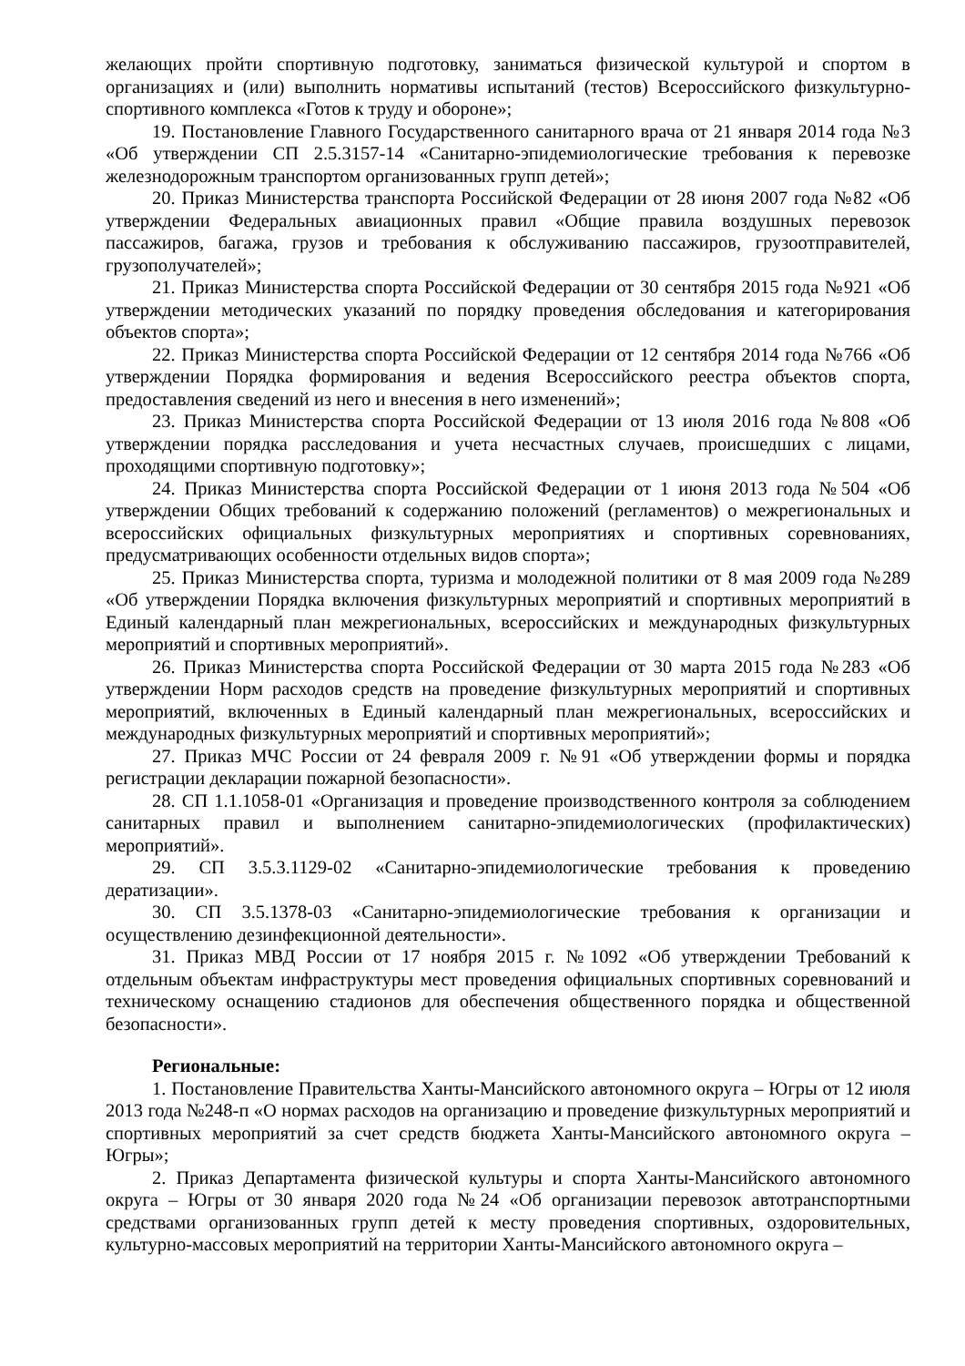желающих пройти спортивную подготовку, заниматься физической культурой и спортом в организациях и (или) выполнить нормативы испытаний (тестов) Всероссийского физкультурно-спортивного комплекса «Готов к труду и обороне»;
19. Постановление Главного Государственного санитарного врача от 21 января 2014 года №3 «Об утверждении СП 2.5.3157-14 «Санитарно-эпидемиологические требования к перевозке железнодорожным транспортом организованных групп детей»;
20. Приказ Министерства транспорта Российской Федерации от 28 июня 2007 года №82 «Об утверждении Федеральных авиационных правил «Общие правила воздушных перевозок пассажиров, багажа, грузов и требования к обслуживанию пассажиров, грузоотправителей, грузополучателей»;
21. Приказ Министерства спорта Российской Федерации от 30 сентября 2015 года №921 «Об утверждении методических указаний по порядку проведения обследования и категорирования объектов спорта»;
22. Приказ Министерства спорта Российской Федерации от 12 сентября 2014 года №766 «Об утверждении Порядка формирования и ведения Всероссийского реестра объектов спорта, предоставления сведений из него и внесения в него изменений»;
23. Приказ Министерства спорта Российской Федерации от 13 июля 2016 года №808 «Об утверждении порядка расследования и учета несчастных случаев, происшедших с лицами, проходящими спортивную подготовку»;
24. Приказ Министерства спорта Российской Федерации от 1 июня 2013 года №504 «Об утверждении Общих требований к содержанию положений (регламентов) о межрегиональных и всероссийских официальных физкультурных мероприятиях и спортивных соревнованиях, предусматривающих особенности отдельных видов спорта»;
25. Приказ Министерства спорта, туризма и молодежной политики от 8 мая 2009 года №289 «Об утверждении Порядка включения физкультурных мероприятий и спортивных мероприятий в Единый календарный план межрегиональных, всероссийских и международных физкультурных мероприятий и спортивных мероприятий».
26. Приказ Министерства спорта Российской Федерации от 30 марта 2015 года №283 «Об утверждении Норм расходов средств на проведение физкультурных мероприятий и спортивных мероприятий, включенных в Единый календарный план межрегиональных, всероссийских и международных физкультурных мероприятий и спортивных мероприятий»;
27. Приказ МЧС России от 24 февраля 2009 г. №91 «Об утверждении формы и порядка регистрации декларации пожарной безопасности».
28. СП 1.1.1058-01 «Организация и проведение производственного контроля за соблюдением санитарных правил и выполнением санитарно-эпидемиологических (профилактических) мероприятий».
29. СП 3.5.3.1129-02 «Санитарно-эпидемиологические требования к проведению дератизации».
30. СП 3.5.1378-03 «Санитарно-эпидемиологические требования к организации и осуществлению дезинфекционной деятельности».
31. Приказ МВД России от 17 ноября 2015 г. №1092 «Об утверждении Требований к отдельным объектам инфраструктуры мест проведения официальных спортивных соревнований и техническому оснащению стадионов для обеспечения общественного порядка и общественной безопасности».
Региональные:
1. Постановление Правительства Ханты-Мансийского автономного округа – Югры от 12 июля 2013 года №248-п «О нормах расходов на организацию и проведение физкультурных мероприятий и спортивных мероприятий за счет средств бюджета Ханты-Мансийского автономного округа – Югры»;
2. Приказ Департамента физической культуры и спорта Ханты-Мансийского автономного округа – Югры от 30 января 2020 года №24 «Об организации перевозок автотранспортными средствами организованных групп детей к месту проведения спортивных, оздоровительных, культурно-массовых мероприятий на территории Ханты-Мансийского автономного округа –